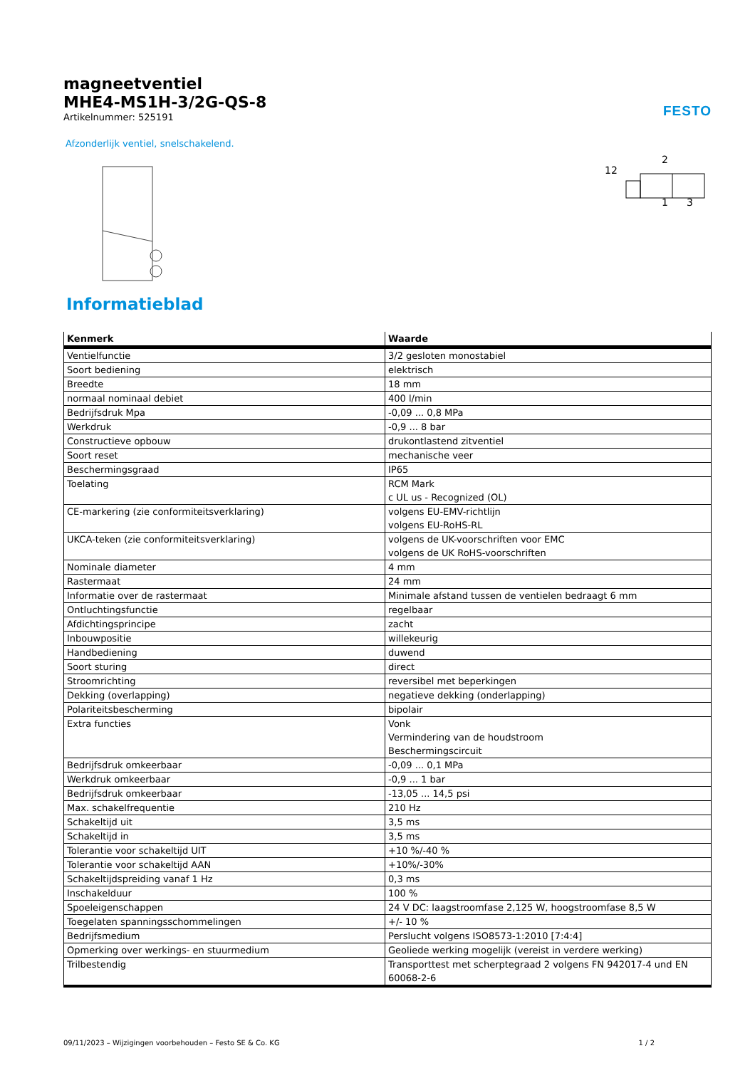magneetventiel
MHE4-MS1H-3/2G-QS-8
Artikelnummer: 525191
FESTO
Afzonderlijk ventiel, snelschakelend.
12
2
1
3
Informatieblad
| Kenmerk | Waarde |
| --- | --- |
| Ventielfunctie | 3/2 gesloten monostabiel |
| Soort bediening | elektrisch |
| Breedte | 18 mm |
| normaal nominaal debiet | 400 l/min |
| Bedrijfsdruk Mpa | -0,09 ... 0,8 MPa |
| Werkdruk | -0,9 ... 8 bar |
| Constructieve opbouw | drukontlastend zitventiel |
| Soort reset | mechanische veer |
| Beschermingsgraad | IP65 |
| Toelating | RCM Mark c UL us - Recognized (OL) |
| CE-markering (zie conformiteitsverklaring) | volgens EU-EMV-richtlijn volgens EU-RoHS-RL |
| UKCA-teken (zie conformiteitsverklaring) | volgens de UK-voorschriften voor EMC volgens de UK RoHS-voorschriften |
| Nominale diameter | 4 mm |
| Rastermaat | 24 mm |
| Informatie over de rastermaat | Minimale afstand tussen de ventielen bedraagt 6 mm |
| Ontluchtingsfunctie | regelbaar |
| Afdichtingsprincipe | zacht |
| Inbouwpositie | willekeurig |
| Handbediening | duwend |
| Soort sturing | direct |
| Stroomrichting | reversibel met beperkingen |
| Dekking (overlapping) | negatieve dekking (onderlapping) |
| Polariteitsbescherming | bipolair |
| Extra functies | Vonk Vermindering van de houdstroom Beschermingscircuit |
| Bedrijfsdruk omkeerbaar | -0,09 ... 0,1 MPa |
| Werkdruk omkeerbaar | -0,9 ... 1 bar |
| Bedrijfsdruk omkeerbaar | -13,05 ... 14,5 psi |
| Max. schakelfrequentie | 210 Hz |
| Schakeltijd uit | 3,5 ms |
| Schakeltijd in | 3,5 ms |
| Tolerantie voor schakeltijd UIT | +10 %/-40 % |
| Tolerantie voor schakeltijd AAN | +10%/-30% |
| Schakeltijdspreiding vanaf 1 Hz | 0,3 ms |
| Inschakelduur | 100 % |
| Spoeleigenschappen | 24 V DC: laagstroomfase 2,125 W, hoogstroomfase 8,5 W |
| Toegelaten spanningsschommelingen | +/- 10 % |
| Bedrijfsmedium | Perslucht volgens ISO8573-1:2010 [7:4:4] |
| Opmerking over werkings- en stuurmedium | Geoliede werking mogelijk (vereist in verdere werking) |
| Trilbestendig | Transporttest met scherptegraad 2 volgens FN 942017-4 und EN 60068-2-6 |
09/11/2023 – Wijzigingen voorbehouden – Festo SE & Co. KG 1 / 2